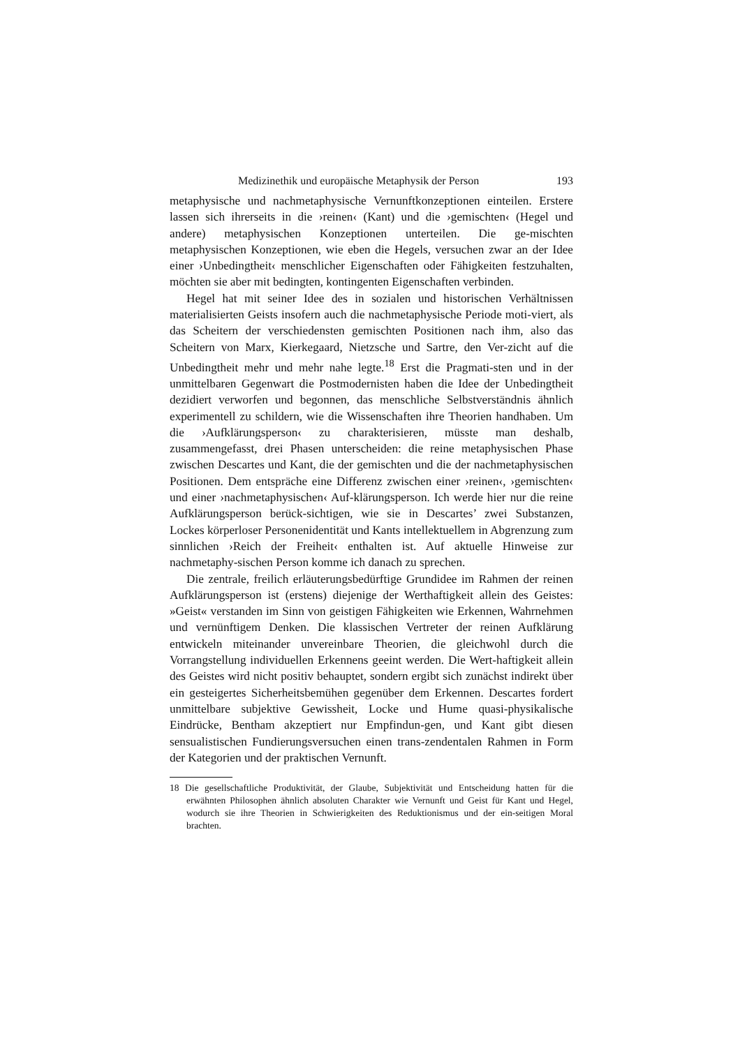Medizinethik und europäische Metaphysik der Person 193
metaphysische und nachmetaphysische Vernunftkonzeptionen einteilen. Erstere lassen sich ihrerseits in die ›reinen‹ (Kant) und die ›gemischten‹ (Hegel und andere) metaphysischen Konzeptionen unterteilen. Die ge-mischten metaphysischen Konzeptionen, wie eben die Hegels, versuchen zwar an der Idee einer ›Unbedingtheit‹ menschlicher Eigenschaften oder Fähigkeiten festzuhalten, möchten sie aber mit bedingten, kontingenten Eigenschaften verbinden.
Hegel hat mit seiner Idee des in sozialen und historischen Verhältnissen materialisierten Geists insofern auch die nachmetaphysische Periode moti-viert, als das Scheitern der verschiedensten gemischten Positionen nach ihm, also das Scheitern von Marx, Kierkegaard, Nietzsche und Sartre, den Ver-zicht auf die Unbedingtheit mehr und mehr nahe legte.<sup>18</sup> Erst die Pragmati-sten und in der unmittelbaren Gegenwart die Postmodernisten haben die Idee der Unbedingtheit dezidiert verworfen und begonnen, das menschliche Selbstverständnis ähnlich experimentell zu schildern, wie die Wissenschaften ihre Theorien handhaben. Um die ›Aufklärungsperson‹ zu charakterisieren, müsste man deshalb, zusammengefasst, drei Phasen unterscheiden: die reine metaphysischen Phase zwischen Descartes und Kant, die der gemischten und die der nachmetaphysischen Positionen. Dem entspräche eine Differenz zwischen einer ›reinen‹, ›gemischten‹ und einer ›nachmetaphysischen‹ Auf-klärungsperson. Ich werde hier nur die reine Aufklärungsperson berück-sichtigen, wie sie in Descartes’ zwei Substanzen, Lockes körperloser Personenidentität und Kants intellektuellem in Abgrenzung zum sinnlichen ›Reich der Freiheit‹ enthalten ist. Auf aktuelle Hinweise zur nachmetaphy-sischen Person komme ich danach zu sprechen.
Die zentrale, freilich erläuterungsbedürftige Grundidee im Rahmen der reinen Aufklärungsperson ist (erstens) diejenige der Werthaftigkeit allein des Geistes: »Geist« verstanden im Sinn von geistigen Fähigkeiten wie Erkennen, Wahrnehmen und vernünftigem Denken. Die klassischen Vertreter der reinen Aufklärung entwickeln miteinander unvereinbare Theorien, die gleichwohl durch die Vorrangstellung individuellen Erkennens geeint werden. Die Wert-haftigkeit allein des Geistes wird nicht positiv behauptet, sondern ergibt sich zunächst indirekt über ein gesteigertes Sicherheitsbemühen gegenüber dem Erkennen. Descartes fordert unmittelbare subjektive Gewissheit, Locke und Hume quasi-physikalische Eindrücke, Bentham akzeptiert nur Empfindun-gen, und Kant gibt diesen sensualistischen Fundierungsversuchen einen trans-zendentalen Rahmen in Form der Kategorien und der praktischen Vernunft.
18 Die gesellschaftliche Produktivität, der Glaube, Subjektivität und Entscheidung hatten für die erwähnten Philosophen ähnlich absoluten Charakter wie Vernunft und Geist für Kant und Hegel, wodurch sie ihre Theorien in Schwierigkeiten des Reduktionismus und der ein-seitigen Moral brachten.